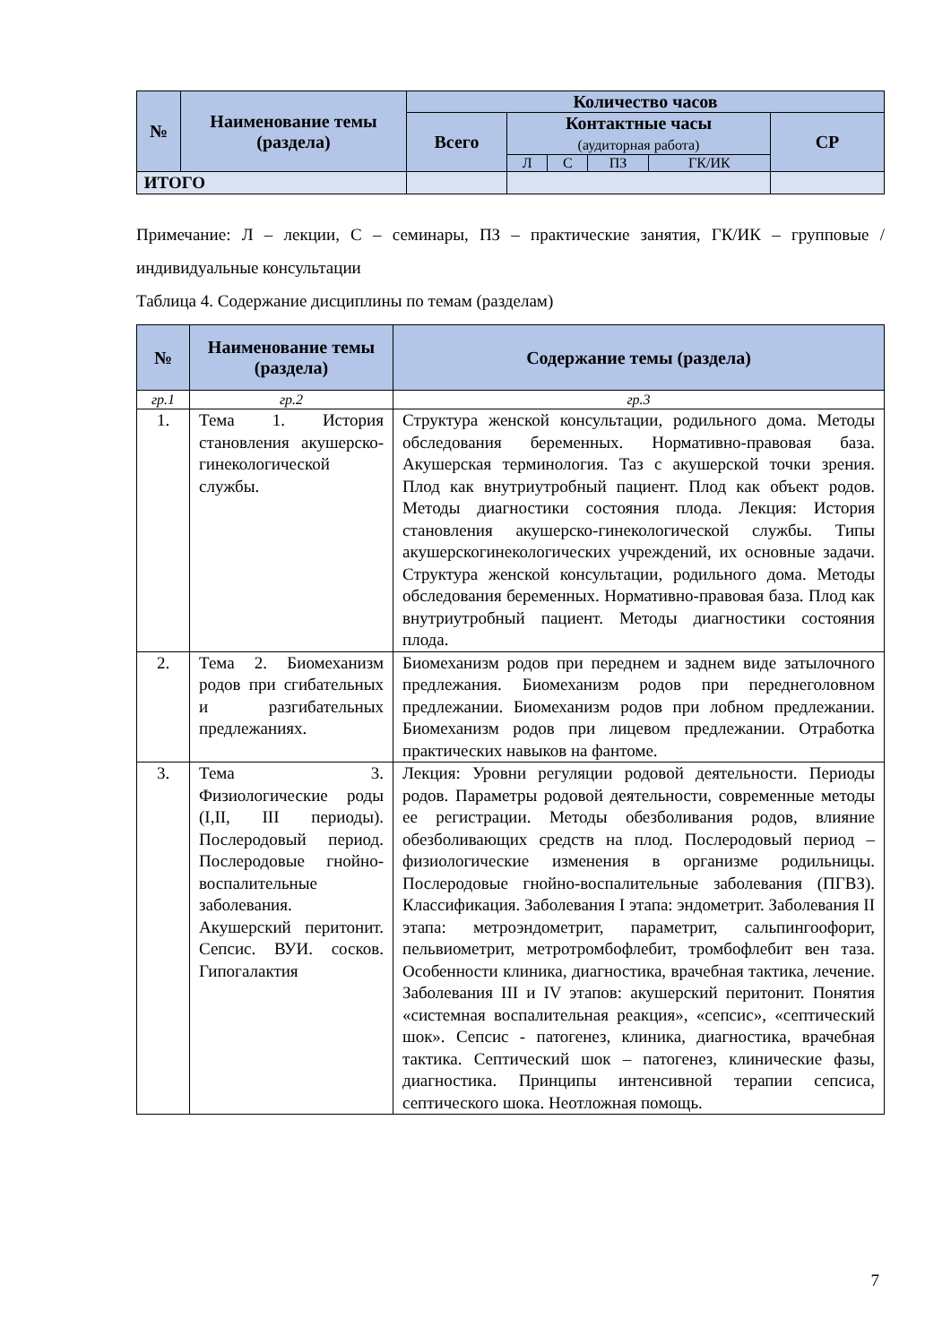| № | Наименование темы (раздела) | Количество часов | | | | | |
| --- | --- | --- | --- | --- | --- | --- | --- |
| | | Всего | Контактные часы (аудиторная работа) | | | | СР |
| | | | Л | С | ПЗ | ГК/ИК | |
| ИТОГО | | | | | | | |
Примечание: Л – лекции, С – семинары, ПЗ – практические занятия, ГК/ИК – групповые / индивидуальные консультации
Таблица 4. Содержание дисциплины по темам (разделам)
| № | Наименование темы (раздела) | Содержание темы (раздела) |
| --- | --- | --- |
| гр.1 | гр.2 | гр.3 |
| 1. | Тема 1. История становления акушерско-гинекологической службы. | Структура женской консультации, родильного дома. Методы обследования беременных. Нормативно-правовая база. Акушерская терминология. Таз с акушерской точки зрения. Плод как внутриутробный пациент. Плод как объект родов. Методы диагностики состояния плода. Лекция: История становления акушерско-гинекологической службы. Типы акушерскогинекологических учреждений, их основные задачи. Структура женской консультации, родильного дома. Методы обследования беременных. Нормативно-правовая база. Плод как внутриутробный пациент. Методы диагностики состояния плода. |
| 2. | Тема 2. Биомеханизм родов при сгибательных и разгибательных предлежаниях. | Биомеханизм родов при переднем и заднем виде затылочного предлежания. Биомеханизм родов при переднеголовном предлежании. Биомеханизм родов при лобном предлежании. Биомеханизм родов при лицевом предлежании. Отработка практических навыков на фантоме. |
| 3. | Тема 3. Физиологические роды (I,II, III периоды). Послеродовый период. Послеродовые гнойно-воспалительные заболевания. Акушерский перитонит. Сепсис. ВУИ. сосков. Гипогалактия | Лекция: Уровни регуляции родовой деятельности. Периоды родов. Параметры родовой деятельности, современные методы ее регистрации. Методы обезболивания родов, влияние обезболивающих средств на плод. Послеродовый период – физиологические изменения в организме родильницы. Послеродовые гнойно-воспалительные заболевания (ПГВЗ). Классификация. Заболевания I этапа: эндометрит. Заболевания II этапа: метроэндометрит, параметрит, сальпингоофорит, пельвиометрит, метротромбофлебит, тромбофлебит вен таза. Особенности клиника, диагностика, врачебная тактика, лечение. Заболевания III и IV этапов: акушерский перитонит. Понятия «системная воспалительная реакция», «сепсис», «септический шок». Сепсис - патогенез, клиника, диагностика, врачебная тактика. Септический шок – патогенез, клинические фазы, диагностика. Принципы интенсивной терапии сепсиса, септического шока. Неотложная помощь. |
7